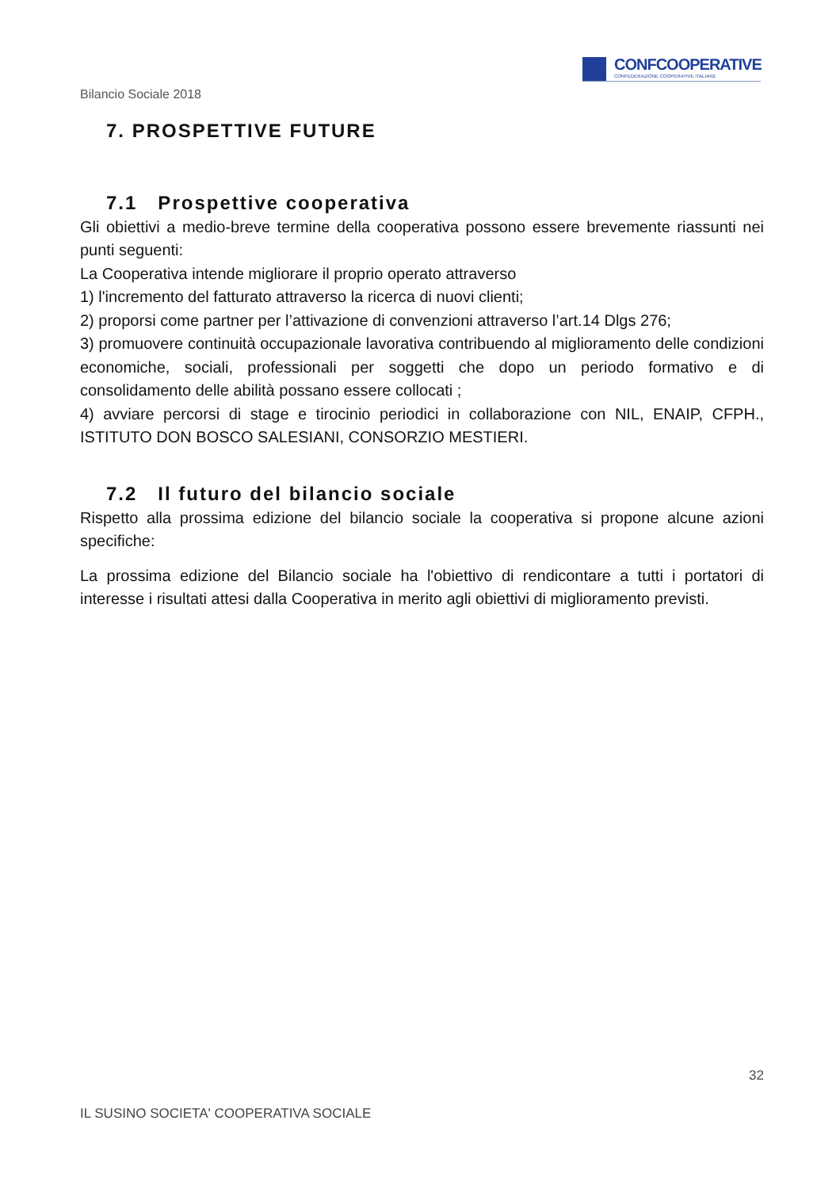CONFCOOPERATIVE
CONFEDERAZIONE COOPERATIVE ITALIANE
Bilancio Sociale 2018
7. PROSPETTIVE FUTURE
7.1 Prospettive cooperativa
Gli obiettivi a medio-breve termine della cooperativa possono essere brevemente riassunti nei punti seguenti:
La Cooperativa intende migliorare il proprio operato attraverso
1) l'incremento del fatturato attraverso la ricerca di nuovi clienti;
2) proporsi come partner per l’attivazione di convenzioni attraverso l’art.14 Dlgs 276;
3) promuovere continuità occupazionale lavorativa contribuendo al miglioramento delle condizioni economiche, sociali, professionali per soggetti che dopo un periodo formativo e di consolidamento delle abilità possano essere collocati ;
4) avviare percorsi di stage e tirocinio periodici in collaborazione con NIL, ENAIP, CFPH., ISTITUTO DON BOSCO SALESIANI, CONSORZIO MESTIERI.
7.2 Il futuro del bilancio sociale
Rispetto alla prossima edizione del bilancio sociale la cooperativa si propone alcune azioni specifiche:
La prossima edizione del Bilancio sociale ha l'obiettivo di rendicontare a tutti i portatori di interesse i risultati attesi dalla Cooperativa in merito agli obiettivi di miglioramento previsti.
32
IL SUSINO SOCIETA' COOPERATIVA SOCIALE